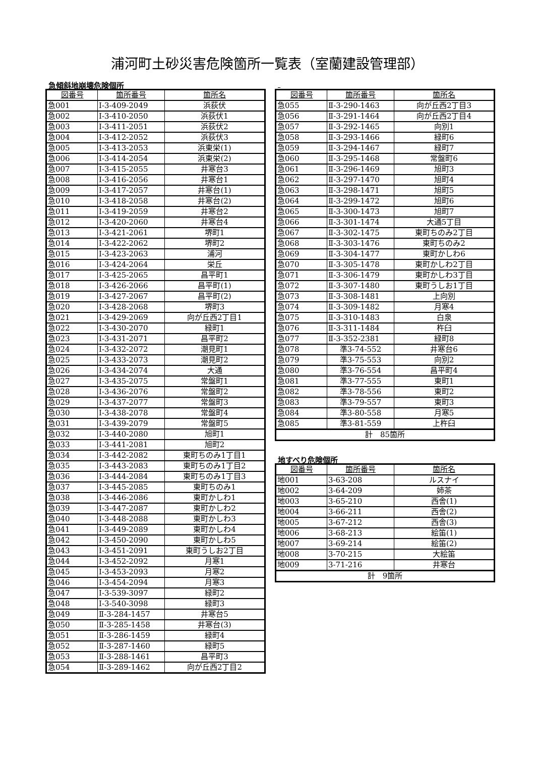浦河町土砂災害危険箇所一覧表（室蘭建設管理部）
急傾斜地崩壊危険個所
| 図番号 | 箇所番号 | 箇所名 |
| --- | --- | --- |
| 急001 | Ⅰ-3-409-2049 | 浜荻伏 |
| 急002 | Ⅰ-3-410-2050 | 浜荻伏1 |
| 急003 | Ⅰ-3-411-2051 | 浜荻伏2 |
| 急004 | Ⅰ-3-412-2052 | 浜荻伏3 |
| 急005 | Ⅰ-3-413-2053 | 浜東栄(1) |
| 急006 | Ⅰ-3-414-2054 | 浜東栄(2) |
| 急007 | Ⅰ-3-415-2055 | 井寒台3 |
| 急008 | Ⅰ-3-416-2056 | 井寒台1 |
| 急009 | Ⅰ-3-417-2057 | 井寒台(1) |
| 急010 | Ⅰ-3-418-2058 | 井寒台(2) |
| 急011 | Ⅰ-3-419-2059 | 井寒台2 |
| 急012 | Ⅰ-3-420-2060 | 井寒台4 |
| 急013 | Ⅰ-3-421-2061 | 堺町1 |
| 急014 | Ⅰ-3-422-2062 | 堺町2 |
| 急015 | Ⅰ-3-423-2063 | 浦河 |
| 急016 | Ⅰ-3-424-2064 | 栄丘 |
| 急017 | Ⅰ-3-425-2065 | 昌平町1 |
| 急018 | Ⅰ-3-426-2066 | 昌平町(1) |
| 急019 | Ⅰ-3-427-2067 | 昌平町(2) |
| 急020 | Ⅰ-3-428-2068 | 堺町3 |
| 急021 | Ⅰ-3-429-2069 | 向が丘西2丁目1 |
| 急022 | Ⅰ-3-430-2070 | 緑町1 |
| 急023 | Ⅰ-3-431-2071 | 昌平町2 |
| 急024 | Ⅰ-3-432-2072 | 潮見町1 |
| 急025 | Ⅰ-3-433-2073 | 潮見町2 |
| 急026 | Ⅰ-3-434-2074 | 大通 |
| 急027 | Ⅰ-3-435-2075 | 常盤町1 |
| 急028 | Ⅰ-3-436-2076 | 常盤町2 |
| 急029 | Ⅰ-3-437-2077 | 常盤町3 |
| 急030 | Ⅰ-3-438-2078 | 常盤町4 |
| 急031 | Ⅰ-3-439-2079 | 常盤町5 |
| 急032 | Ⅰ-3-440-2080 | 旭町1 |
| 急033 | Ⅰ-3-441-2081 | 旭町2 |
| 急034 | Ⅰ-3-442-2082 | 東町ちのみ1丁目1 |
| 急035 | Ⅰ-3-443-2083 | 東町ちのみ1丁目2 |
| 急036 | Ⅰ-3-444-2084 | 東町ちのみ1丁目3 |
| 急037 | Ⅰ-3-445-2085 | 東町ちのみ1 |
| 急038 | Ⅰ-3-446-2086 | 東町かしわ1 |
| 急039 | Ⅰ-3-447-2087 | 東町かしわ2 |
| 急040 | Ⅰ-3-448-2088 | 東町かしわ3 |
| 急041 | Ⅰ-3-449-2089 | 東町かしわ4 |
| 急042 | Ⅰ-3-450-2090 | 東町かしわ5 |
| 急043 | Ⅰ-3-451-2091 | 東町うしお2丁目 |
| 急044 | Ⅰ-3-452-2092 | 月寒1 |
| 急045 | Ⅰ-3-453-2093 | 月寒2 |
| 急046 | Ⅰ-3-454-2094 | 月寒3 |
| 急047 | Ⅰ-3-539-3097 | 緑町2 |
| 急048 | Ⅰ-3-540-3098 | 緑町3 |
| 急049 | Ⅱ-3-284-1457 | 井寒台5 |
| 急050 | Ⅱ-3-285-1458 | 井寒台(3) |
| 急051 | Ⅱ-3-286-1459 | 緑町4 |
| 急052 | Ⅱ-3-287-1460 | 緑町5 |
| 急053 | Ⅱ-3-288-1461 | 昌平町3 |
| 急054 | Ⅱ-3-289-1462 | 向が丘西2丁目2 |
| 図番号 | 箇所番号 | 箇所名 |
| --- | --- | --- |
| 急055 | Ⅱ-3-290-1463 | 向が丘西2丁目3 |
| 急056 | Ⅱ-3-291-1464 | 向が丘西2丁目4 |
| 急057 | Ⅱ-3-292-1465 | 向別1 |
| 急058 | Ⅱ-3-293-1466 | 緑町6 |
| 急059 | Ⅱ-3-294-1467 | 緑町7 |
| 急060 | Ⅱ-3-295-1468 | 常盤町6 |
| 急061 | Ⅱ-3-296-1469 | 旭町3 |
| 急062 | Ⅱ-3-297-1470 | 旭町4 |
| 急063 | Ⅱ-3-298-1471 | 旭町5 |
| 急064 | Ⅱ-3-299-1472 | 旭町6 |
| 急065 | Ⅱ-3-300-1473 | 旭町7 |
| 急066 | Ⅱ-3-301-1474 | 大通5丁目 |
| 急067 | Ⅱ-3-302-1475 | 東町ちのみ2丁目 |
| 急068 | Ⅱ-3-303-1476 | 東町ちのみ2 |
| 急069 | Ⅱ-3-304-1477 | 東町かしわ6 |
| 急070 | Ⅱ-3-305-1478 | 東町かしわ2丁目 |
| 急071 | Ⅱ-3-306-1479 | 東町かしわ3丁目 |
| 急072 | Ⅱ-3-307-1480 | 東町うしお1丁目 |
| 急073 | Ⅱ-3-308-1481 | 上向別 |
| 急074 | Ⅱ-3-309-1482 | 月寒4 |
| 急075 | Ⅱ-3-310-1483 | 白泉 |
| 急076 | Ⅱ-3-311-1484 | 杵臼 |
| 急077 | Ⅱ-3-352-2381 | 緑町8 |
| 急078 | 準3-74-552 | 井寒台6 |
| 急079 | 準3-75-553 | 向別2 |
| 急080 | 準3-76-554 | 昌平町4 |
| 急081 | 準3-77-555 | 東町1 |
| 急082 | 準3-78-556 | 東町2 |
| 急083 | 準3-79-557 | 東町3 |
| 急084 | 準3-80-558 | 月寒5 |
| 急085 | 準3-81-559 | 上杵臼 |
| 計 85箇所 | | |
地すべり危険個所
| 図番号 | 箇所番号 | 箇所名 |
| --- | --- | --- |
| 地001 | 3-63-208 | ルスナイ |
| 地002 | 3-64-209 | 姉茶 |
| 地003 | 3-65-210 | 西舎(1) |
| 地004 | 3-66-211 | 西舎(2) |
| 地005 | 3-67-212 | 西舎(3) |
| 地006 | 3-68-213 | 絵笛(1) |
| 地007 | 3-69-214 | 絵笛(2) |
| 地008 | 3-70-215 | 大絵笛 |
| 地009 | 3-71-216 | 井寒台 |
| 計 9箇所 | | |